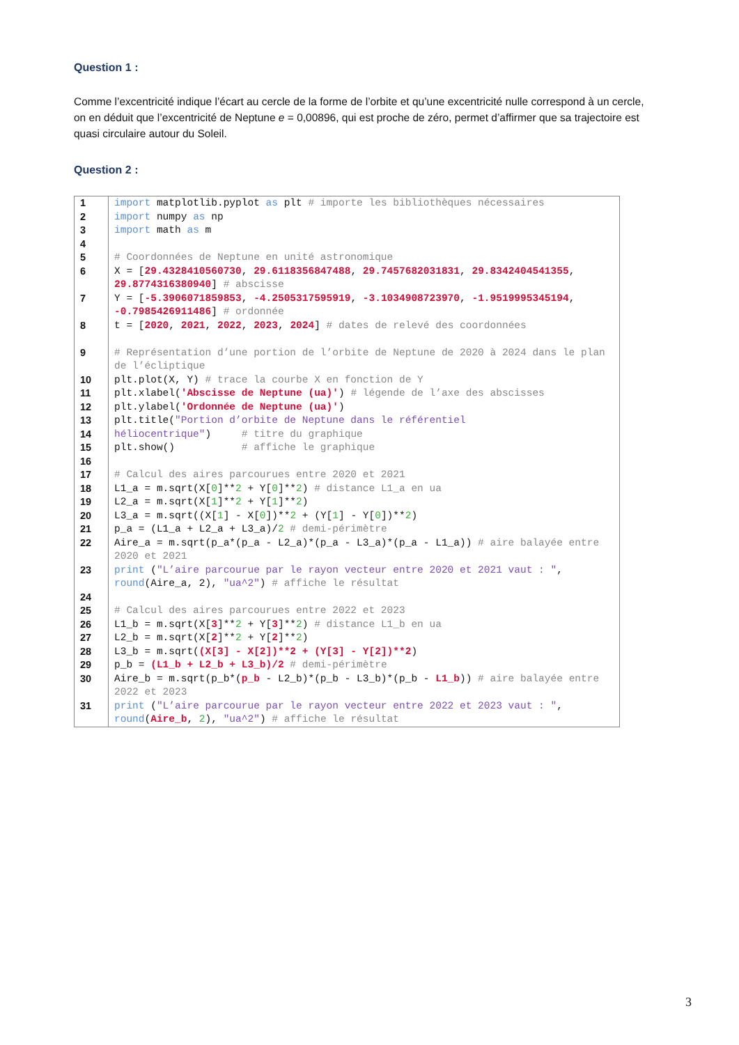Question 1 :
Comme l’excentricité indique l’écart au cercle de la forme de l’orbite et qu’une excentricité nulle correspond à un cercle, on en déduit que l’excentricité de Neptune e = 0,00896, qui est proche de zéro, permet d’affirmer que sa trajectoire est quasi circulaire autour du Soleil.
Question 2 :
| 1 | import matplotlib.pyplot as plt # importe les bibliothèques nécessaires |
| 2 | import numpy as np |
| 3 | import math as m |
| 4 | |
| 5 | # Coordonnées de Neptune en unité astronomique |
| 6 | X = [ 29.4328410560730 , 29.6118356847488 , 29.7457682031831 , 29.8342404541355 , 29.8774316380940 ] # abscisse |
| 7 | Y = [ -5.3906071859853 , -4.2505317595919 , -3.1034908723970 , -1.9519995345194 , -0.7985426911486 ] # ordonnée |
| 8 | t = [ 2020 , 2021 , 2022 , 2023 , 2024 ] # dates de relevé des coordonnées |
| 9 | # Représentation d’une portion de l’orbite de Neptune de 2020 à 2024 dans le plan de l’écliptique |
| 10 | plt.plot(X, Y) # trace la courbe X en fonction de Y |
| 11 | plt.xlabel( 'Abscisse de Neptune (ua)' ) # légende de l’axe des abscisses |
| 12 | plt.ylabel( 'Ordonnée de Neptune (ua)' ) |
| 13 | plt.title( "Portion d’orbite de Neptune dans le référentiel |
| 14 | héliocentrique" ) # titre du graphique |
| 15 | plt.show() # affiche le graphique |
| 16 | |
| 17 | # Calcul des aires parcourues entre 2020 et 2021 |
| 18 | L1_a = m.sqrt(X[ 0 ]** 2 + Y[ 0 ]** 2 ) # distance L1_a en ua |
| 19 | L2_a = m.sqrt(X[ 1 ]** 2 + Y[ 1 ]** 2 ) |
| 20 | L3_a = m.sqrt((X[ 1 ] - X[ 0 ])** 2 + (Y[ 1 ] - Y[ 0 ])** 2 ) |
| 21 | p_a = (L1_a + L2_a + L3_a)/ 2 # demi-périmètre |
| 22 | Aire_a = m.sqrt(p_a*(p_a - L2_a)*(p_a - L3_a)*(p_a - L1_a)) # aire balayée entre 2020 et 2021 |
| 23 | print ( "L’aire parcourue par le rayon vecteur entre 2020 et 2021 vaut : " , round (Aire_a, 2), "ua^2" ) # affiche le résultat |
| 24 | |
| 25 | # Calcul des aires parcourues entre 2022 et 2023 |
| 26 | L1_b = m.sqrt(X[ 3 ]** 2 + Y[ 3 ]** 2 ) # distance L1_b en ua |
| 27 | L2_b = m.sqrt(X[ 2 ]** 2 + Y[ 2 ]** 2 ) |
| 28 | L3_b = m.sqrt( (X[3] - X[2])**2 + (Y[3] - Y[2])**2 ) |
| 29 | p_b = (L1_b + L2_b + L3_b)/2 # demi-périmètre |
| 30 | Aire_b = m.sqrt(p_b*( p_b - L2_b)*(p_b - L3_b)*(p_b - L1_b )) # aire balayée entre 2022 et 2023 |
| 31 | print ( "L’aire parcourue par le rayon vecteur entre 2022 et 2023 vaut : " , round ( Aire_b , 2 ), "ua^2" ) # affiche le résultat |
3